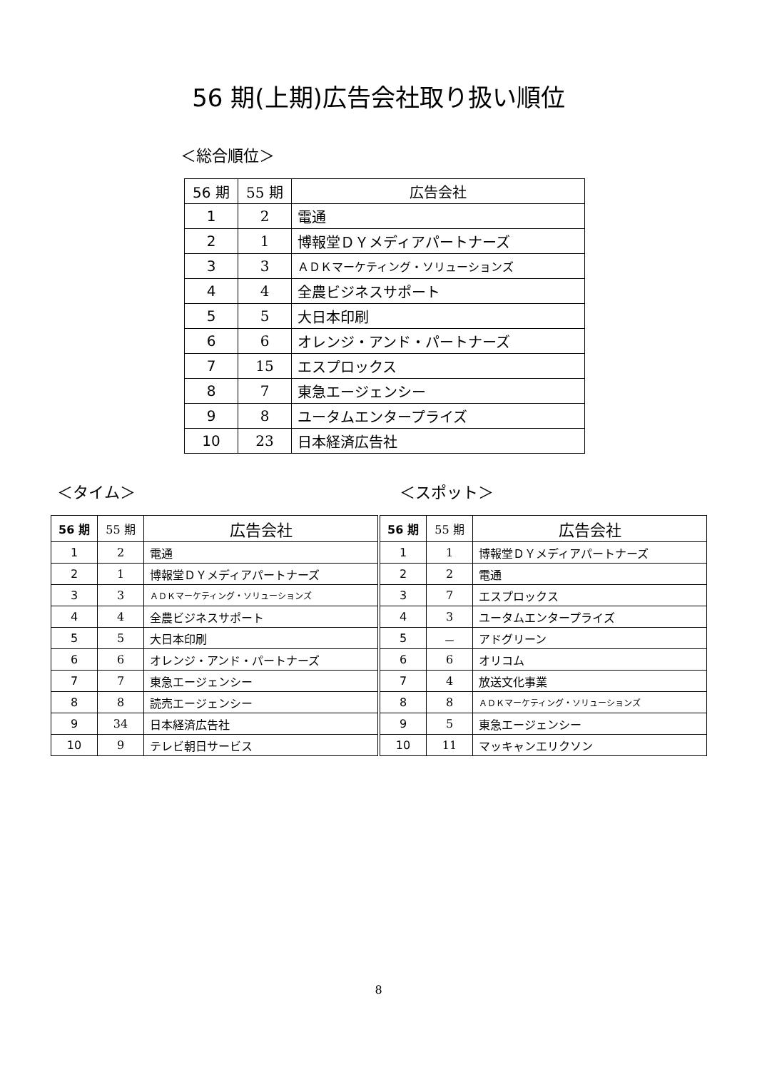56 期(上期)広告会社取り扱い順位
＜総合順位＞
| 56 期 | 55 期 | 広告会社 |
| --- | --- | --- |
| 1 | 2 | 電通 |
| 2 | 1 | 博報堂ＤＹメディアパートナーズ |
| 3 | 3 | ＡＤＫマーケティング・ソリューションズ |
| 4 | 4 | 全農ビジネスサポート |
| 5 | 5 | 大日本印刷 |
| 6 | 6 | オレンジ・アンド・パートナーズ |
| 7 | 15 | エスプロックス |
| 8 | 7 | 東急エージェンシー |
| 9 | 8 | ユータムエンタープライズ |
| 10 | 23 | 日本経済広告社 |
＜タイム＞ ＜スポット＞
| 56 期 | 55 期 | 広告会社 |
| --- | --- | --- |
| 1 | 2 | 電通 |
| 2 | 1 | 博報堂ＤＹメディアパートナーズ |
| 3 | 3 | ＡＤＫマーケティング・ソリューションズ |
| 4 | 4 | 全農ビジネスサポート |
| 5 | 5 | 大日本印刷 |
| 6 | 6 | オレンジ・アンド・パートナーズ |
| 7 | 7 | 東急エージェンシー |
| 8 | 8 | 読売エージェンシー |
| 9 | 34 | 日本経済広告社 |
| 10 | 9 | テレビ朝日サービス |
| 56 期 | 55 期 | 広告会社 |
| --- | --- | --- |
| 1 | 1 | 博報堂ＤＹメディアパートナーズ |
| 2 | 2 | 電通 |
| 3 | 7 | エスプロックス |
| 4 | 3 | ユータムエンタープライズ |
| 5 | － | アドグリーン |
| 6 | 6 | オリコム |
| 7 | 4 | 放送文化事業 |
| 8 | 8 | ＡＤＫマーケティング・ソリューションズ |
| 9 | 5 | 東急エージェンシー |
| 10 | 11 | マッキャンエリクソン |
8